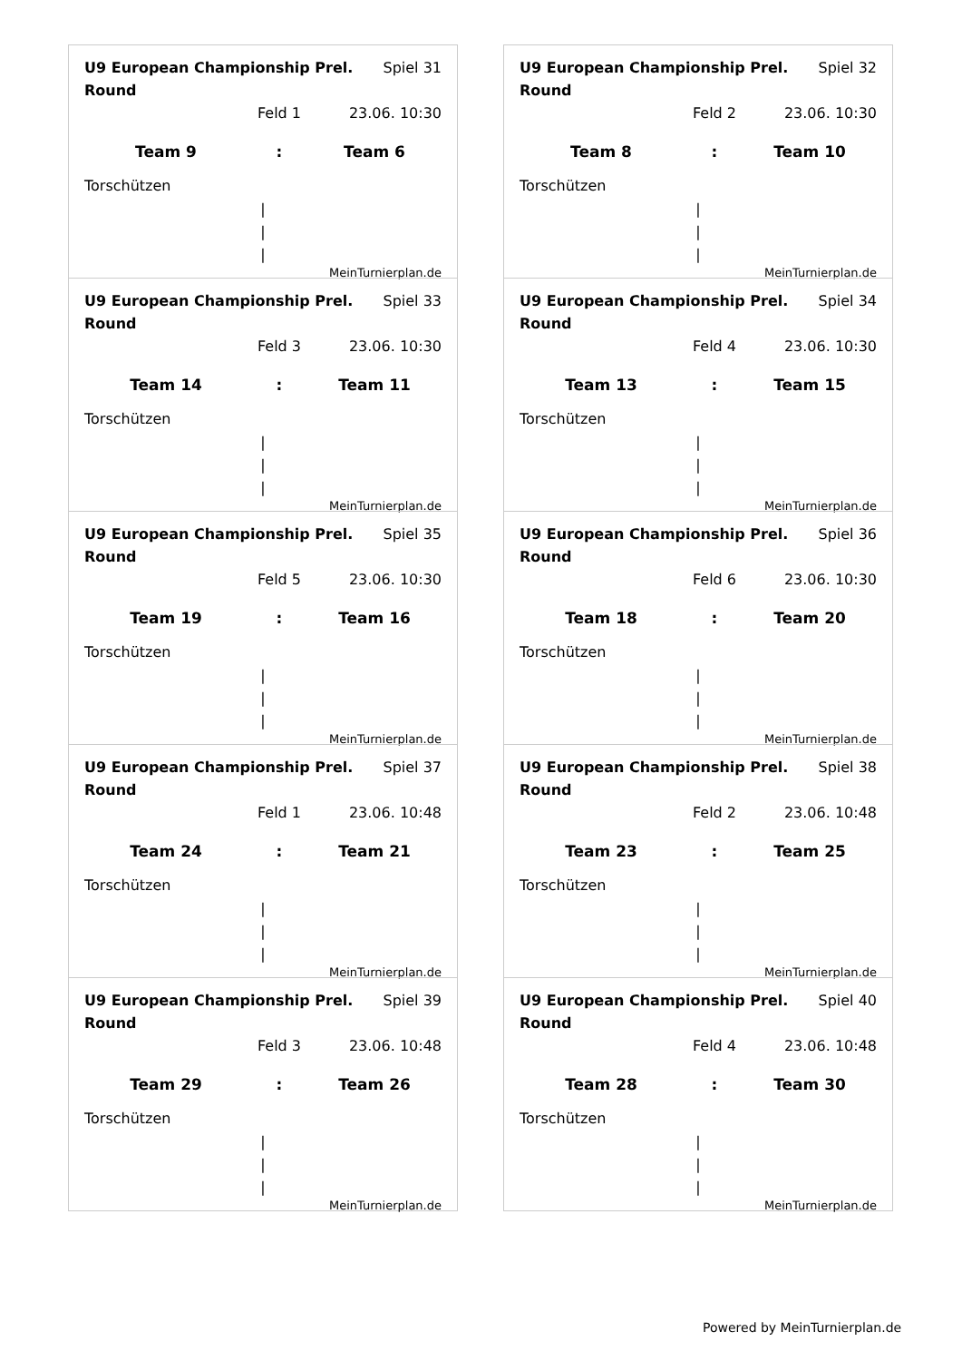U9 European Championship Prel. Round
Spiel 31
Feld 1 23.06. 10:30
Team 9 : Team 6
Torschützen
|
|
|
MeinTurnierplan.de
U9 European Championship Prel. Round
Spiel 32
Feld 2 23.06. 10:30
Team 8 : Team 10
Torschützen
|
|
|
MeinTurnierplan.de
U9 European Championship Prel. Round
Spiel 33
Feld 3 23.06. 10:30
Team 14 : Team 11
Torschützen
|
|
|
MeinTurnierplan.de
U9 European Championship Prel. Round
Spiel 34
Feld 4 23.06. 10:30
Team 13 : Team 15
Torschützen
|
|
|
MeinTurnierplan.de
U9 European Championship Prel. Round
Spiel 35
Feld 5 23.06. 10:30
Team 19 : Team 16
Torschützen
|
|
|
MeinTurnierplan.de
U9 European Championship Prel. Round
Spiel 36
Feld 6 23.06. 10:30
Team 18 : Team 20
Torschützen
|
|
|
MeinTurnierplan.de
U9 European Championship Prel. Round
Spiel 37
Feld 1 23.06. 10:48
Team 24 : Team 21
Torschützen
|
|
|
MeinTurnierplan.de
U9 European Championship Prel. Round
Spiel 38
Feld 2 23.06. 10:48
Team 23 : Team 25
Torschützen
|
|
|
MeinTurnierplan.de
U9 European Championship Prel. Round
Spiel 39
Feld 3 23.06. 10:48
Team 29 : Team 26
Torschützen
|
|
|
MeinTurnierplan.de
U9 European Championship Prel. Round
Spiel 40
Feld 4 23.06. 10:48
Team 28 : Team 30
Torschützen
|
|
|
MeinTurnierplan.de
Powered by MeinTurnierplan.de